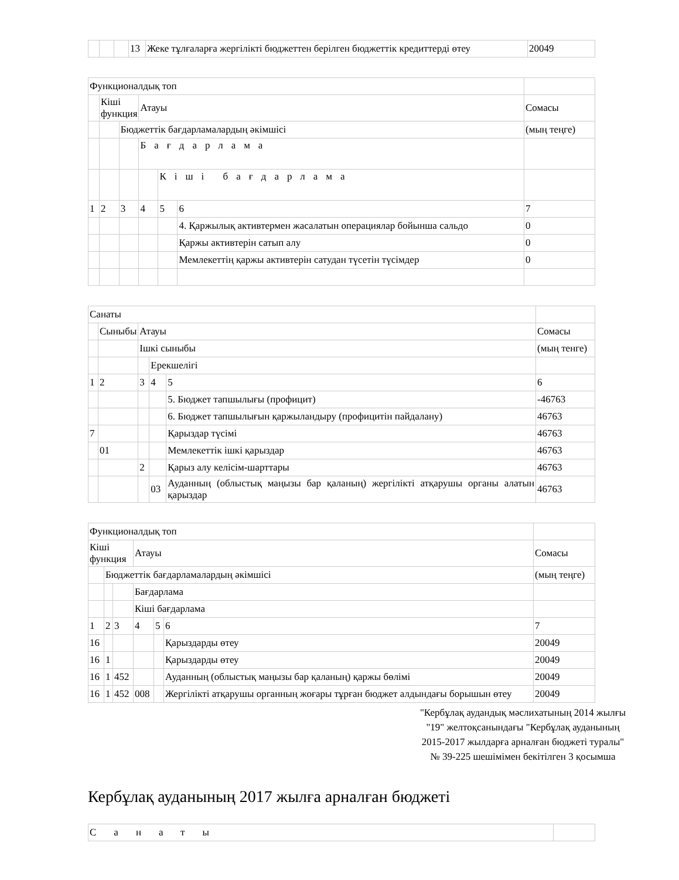| | | | 13 | Жеке тұлғаларға жергілікті бюджеттен берілген бюджеттік кредиттерді өтеу | 20049 |
| Функционалдық топ | | | | | | |
| | Кіші функция | | Атауы | | | Сомасы |
| | | Бюджеттік бағдарламалардың әкімшісі | | | | (мың теңге) |
| | | | Бағдарлама | | | |
| | | | | Кіші бағдарлама | | |
| 1 | 2 | 3 | 4 | 5 | 6 | 7 |
| | | | | | 4. Қаржылық активтермен жасалатын операциялар бойынша сальдо | 0 |
| | | | | | Қаржы активтерін сатып алу | 0 |
| | | | | | Мемлекеттің қаржы активтерін сатудан түсетін түсімдер | 0 |
| Санаты | | | | | |
| | Сыныбы | Атауы | | | Сомасы |
| | | Ішкі сыныбы | | | (мың тенге) |
| | | | Ерекшелігі | | |
| 1 | 2 | 3 | 4 | 5 | 6 |
| | | | | 5. Бюджет тапшылығы (профицит) | -46763 |
| | | | | 6. Бюджет тапшылығын қаржыландыру (профицитін пайдалану) | 46763 |
| 7 | | | | Қарыздар түсімі | 46763 |
| | 01 | | | Мемлекеттік ішкі қарыздар | 46763 |
| | | 2 | | Қарыз алу келісім-шарттары | 46763 |
| | | | 03 | Ауданның (облыстық маңызы бар қаланың) жергілікті атқарушы органы алатын қарыздар | 46763 |
| Функционалдық топ | | | | | | |
| Кіші функция | | | Атауы | | | Сомасы |
| | Бюджеттік бағдарламалардың әкімшісі | | | | | (мың теңге) |
| | | | Бағдарлама | | | |
| | | | Кіші бағдарлама | | | |
| 1 | 2 | 3 | 4 | 5 | 6 | 7 |
| 16 | | | | | Қарыздарды өтеу | 20049 |
| 16 | 1 | | | | Қарыздарды өтеу | 20049 |
| 16 | 1 | 452 | | | Ауданның (облыстық маңызы бар қаланың) қаржы бөлімі | 20049 |
| 16 | 1 | 452 | 008 | | Жергілікті атқарушы органның жоғары тұрған бюджет алдындағы борышын өтеу | 20049 |
"Кербұлақ аудандық мәслихатының 2014 жылғы "19" желтоқсанындағы "Кербұлақ ауданының 2015-2017 жылдарға арналған бюджеті туралы" № 39-225 шешімімен бекітілген 3 қосымша
Кербұлақ ауданының 2017 жылға арналған бюджеті
| Санаты | |